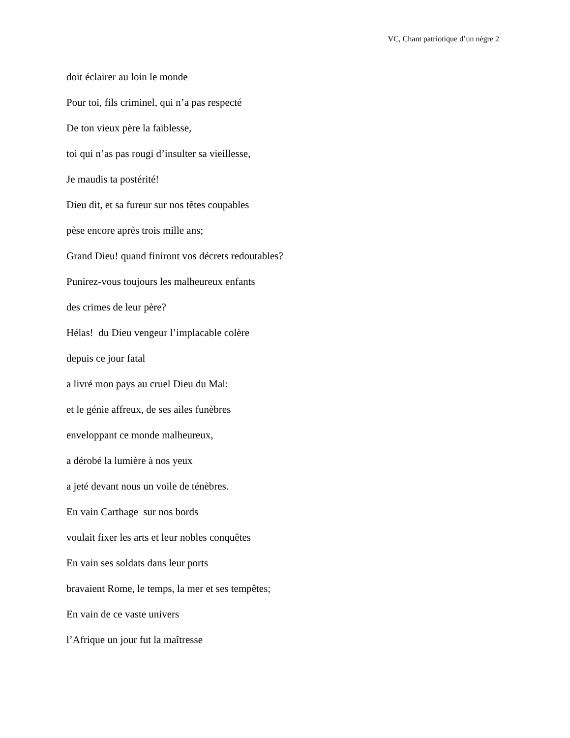VC, Chant patriotique d’un nègre 2
doit éclairer au loin le monde
Pour toi, fils criminel, qui n’a pas respecté
De ton vieux père la faiblesse,
toi qui n’as pas rougi d’insulter sa vieillesse,
Je maudis ta postérité!
Dieu dit, et sa fureur sur nos têtes coupables
pèse encore après trois mille ans;
Grand Dieu! quand finiront vos décrets redoutables?
Punirez-vous toujours les malheureux enfants
des crimes de leur père?
Hélas! du Dieu vengeur l’implacable colère
depuis ce jour fatal
a livré mon pays au cruel Dieu du Mal:
et le génie affreux, de ses ailes funèbres
enveloppant ce monde malheureux,
a dérobé la lumière à nos yeux
a jeté devant nous un voile de ténèbres.
En vain Carthage sur nos bords
voulait fixer les arts et leur nobles conquêtes
En vain ses soldats dans leur ports
bravaient Rome, le temps, la mer et ses tempêtes;
En vain de ce vaste univers
l’Afrique un jour fut la maîtresse